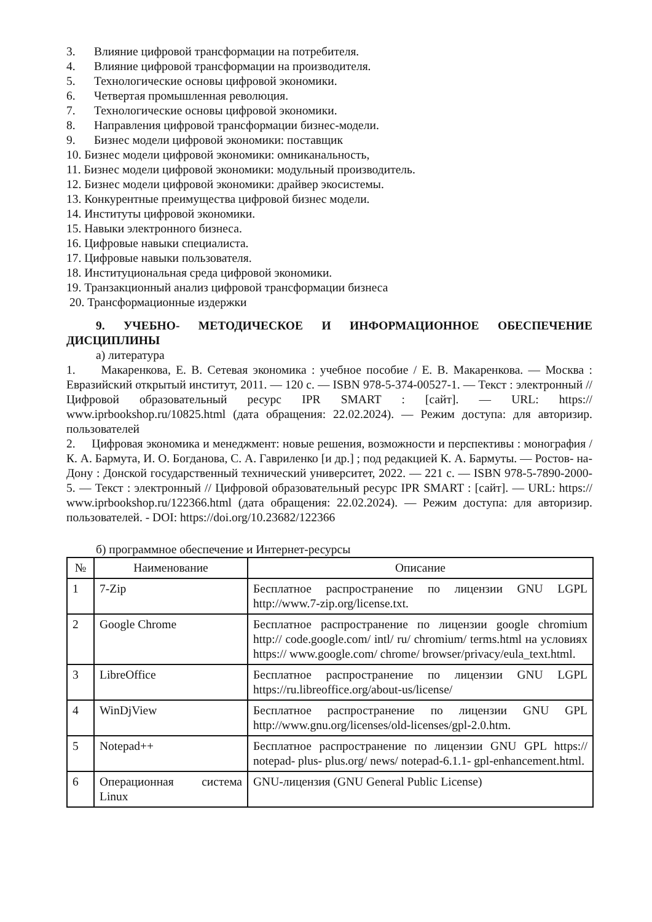3. Влияние цифровой трансформации на потребителя.
4. Влияние цифровой трансформации на производителя.
5. Технологические основы цифровой экономики.
6. Четвертая промышленная революция.
7. Технологические основы цифровой экономики.
8. Направления цифровой трансформации бизнес-модели.
9. Бизнес модели цифровой экономики: поставщик
10. Бизнес модели цифровой экономики: омниканальность,
11. Бизнес модели цифровой экономики: модульный производитель.
12. Бизнес модели цифровой экономики: драйвер экосистемы.
13. Конкурентные преимущества цифровой бизнес модели.
14. Институты цифровой экономики.
15. Навыки электронного бизнеса.
16. Цифровые навыки специалиста.
17. Цифровые навыки пользователя.
18. Институциональная среда цифровой экономики.
19. Транзакционный анализ цифровой трансформации бизнеса
20. Трансформационные издержки
9. УЧЕБНО- МЕТОДИЧЕСКОЕ И ИНФОРМАЦИОННОЕ ОБЕСПЕЧЕНИЕ ДИСЦИПЛИНЫ
а) литература
1. Макаренкова, Е. В. Сетевая экономика : учебное пособие / Е. В. Макаренкова. — Москва : Евразийский открытый институт, 2011. — 120 с. — ISBN 978-5-374-00527-1. — Текст : электронный // Цифровой образовательный ресурс IPR SMART : [сайт]. — URL: https:// www.iprbookshop.ru/10825.html (дата обращения: 22.02.2024). — Режим доступа: для авторизир. пользователей
2. Цифровая экономика и менеджмент: новые решения, возможности и перспективы : монография / К. А. Бармута, И. О. Богданова, С. А. Гавриленко [и др.] ; под редакцией К. А. Бармуты. — Ростов- на- Дону : Донской государственный технический университет, 2022. — 221 с. — ISBN 978-5-7890-2000-5. — Текст : электронный // Цифровой образовательный ресурс IPR SMART : [сайт]. — URL: https:// www.iprbookshop.ru/122366.html (дата обращения: 22.02.2024). — Режим доступа: для авторизир. пользователей. - DOI: https://doi.org/10.23682/122366
б) программное обеспечение и Интернет-ресурсы
| № | Наименование | Описание |
| --- | --- | --- |
| 1 | 7-Zip | Бесплатное распространение по лицензии GNU LGPL http://www.7-zip.org/license.txt. |
| 2 | Google Chrome | Бесплатное распространение по лицензии google chromium http:// code.google.com/ intl/ ru/ chromium/ terms.html на условиях https:// www.google.com/ chrome/ browser/privacy/eula_text.html. |
| 3 | LibreOffice | Бесплатное распространение по лицензии GNU LGPL https://ru.libreoffice.org/about-us/license/ |
| 4 | WinDjView | Бесплатное распространение по лицензии GNU GPL http://www.gnu.org/licenses/old-licenses/gpl-2.0.htm. |
| 5 | Notepad++ | Бесплатное распространение по лицензии GNU GPL https:// notepad- plus- plus.org/ news/ notepad-6.1.1- gpl-enhancement.html. |
| 6 | Операционная система Linux | GNU-лицензия (GNU General Public License) |